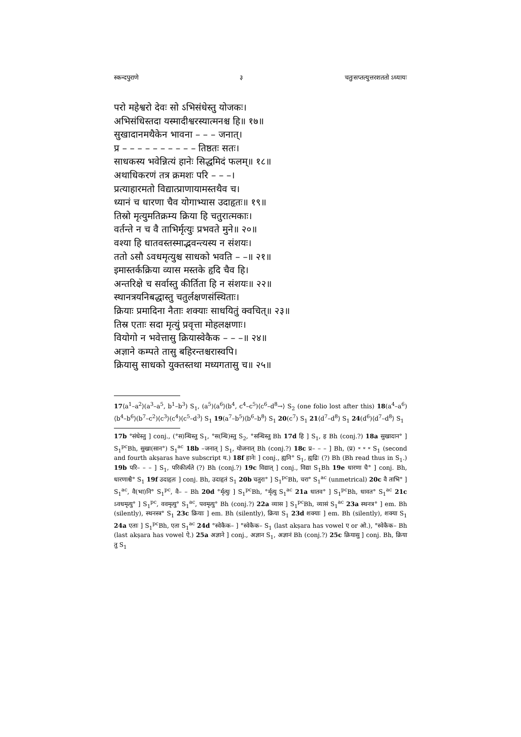स्कन्दपुराणे ३ चतुःसप्तत्युत्तरशततो ऽध्यायः
परो महेश्वरो देवः सो ऽभिसंधेस्तु योजकः।
अभिसंधिस्तदा यस्मादीश्वरस्यात्मनश्च हि॥ १७॥
सुखादानमथैकेन भावना – – – जनात्।
प्र – – – – – – – – – – तिष्ठतः सतः।
साधकस्य भवेन्नित्यं हानेः सिद्धमिदं फलम्॥ १८॥
अथाधिकरणं तत्र क्रमशः परि – – –।
प्रत्याहारमतो विद्यात्प्राणायामस्तथैव च।
ध्यानं च धारणा चैव योगाभ्यास उदाहृतः॥ १९॥
तिस्रो मृत्युमतिक्रम्य क्रिया हि चतुरात्मकाः।
वर्तन्ते न च वै ताभिर्मृत्युः प्रभवते मुने॥ २०॥
वश्या हि धातवस्तस्माद्भवन्त्यस्य न संशयः।
ततो ऽसौ ऽवधमृत्युश्च साधको भवति – –॥ २१॥
इमास्तर्कक्रिया व्यास मस्तके हृदि चैव हि।
अन्तरिक्षे च सर्वास्तु कीर्तिता हि न संशयः॥ २२॥
स्थानत्रयनिबद्धास्तु चतुर्लक्षणसंस्थिताः।
क्रियाः प्रमादिना नैताः शक्याः साधयितुं क्वचित्॥ २३॥
तिस्र एताः सदा मृत्युं प्रवृत्ता मोहलक्षणाः।
वियोगो न भवेत्तासु क्रियास्वेकैक – – –॥ २४॥
अज्ञाने कम्पते तासु बहिरन्तश्चरास्वपि।
क्रियासु साधको युक्तस्तथा मध्यगतासु च॥ २५॥
17⟨a<sup>1</sup>–a<sup>2</sup>⟩(a<sup>3</sup>–a<sup>5</sup>, b<sup>1</sup>–b<sup>3</sup>) S<sub>1</sub>, (a<sup>5</sup>)⟨a<sup>6</sup>⟩(b<sup>4</sup>, c<sup>4</sup>–c<sup>5</sup>)⟨c<sup>6</sup>–d<sup>8</sup>→⟩ S<sub>2</sub> (one folio lost after this) 18(a<sup>4</sup>–a<sup>6</sup>)⟨b<sup>4</sup>–b<sup>6</sup>⟩(b<sup>7</sup>–c<sup>2</sup>)⟨c<sup>3</sup>⟩(c<sup>4</sup>)⟨c<sup>5</sup>–d<sup>3</sup>⟩ S<sub>1</sub> 19(a<sup>7</sup>–b<sup>5</sup>)⟨b<sup>6</sup>–b<sup>8</sup>⟩ S<sub>1</sub> 20(c<sup>7</sup>) S<sub>1</sub> 21⟨d<sup>7</sup>–d<sup>8</sup>⟩ S<sub>1</sub> 24(d<sup>6</sup>)⟨d<sup>7</sup>–d<sup>8</sup>⟩ S<sub>1</sub>
17b °संधेस्तु ] conj., (°स)न्धिस्तु S<sub>1</sub>, °स(न्धि)स्तु S<sub>2</sub>, °सन्धिस्तु Bh 17d हि ] S<sub>1</sub>, ह Bh (conj.?) 18a सुखादान° ] S<sub>1</sub><sup>pc</sup>Bh, सुखा(सान°) S<sub>1</sub><sup>ac</sup> 18b –जनात् ] S<sub>1</sub>, योजनात् Bh (conj.?) 18c प्र– – – ] Bh, (प्र) ⏓ ⏓ ⏓ S<sub>1</sub> (second and fourth akṣaras have subscript य.) 18f हानेः ] conj., ह्यनि° S<sub>1</sub>, ह्यद्रिः (?) Bh (Bh read thus in S<sub>1</sub>.) 19b परि– – – ] S<sub>1</sub>, परिकीर्त्यते (?) Bh (conj.?) 19c विद्यात् ] conj., विद्या S<sub>1</sub>Bh 19e धारणा चै° ] conj. Bh, धारणाश्चै° S<sub>1</sub> 19f उदाहृतः ] conj. Bh, उदाहृतं S<sub>1</sub> 20b चतुरा° ] S<sub>1</sub><sup>pc</sup>Bh, चरा° S<sub>1</sub><sup>ac</sup> (unmetrical) 20c वै ताभि° ] S<sub>1</sub><sup>ac</sup>, वै(भा)नि° S<sub>1</sub><sup>pc</sup>, वै– – Bh 20d °र्मृत्युः ] S<sub>1</sub><sup>pc</sup>Bh, °र्मृत्यु S<sub>1</sub><sup>ac</sup> 21a धातव° ] S<sub>1</sub><sup>pc</sup>Bh, धावत° S<sub>1</sub><sup>ac</sup> 21c ऽवधमृत्यु° ] S<sub>1</sub><sup>pc</sup>, ववमृत्यु° S<sub>1</sub><sup>ac</sup>, पवमृत्यु° Bh (conj.?) 22a व्यास ] S<sub>1</sub><sup>pc</sup>Bh, व्यासं S<sub>1</sub><sup>ac</sup> 23a स्थनत्र° ] em. Bh (silently), स्थनस्त्र° S<sub>1</sub> 23c क्रियाः ] em. Bh (silently), क्रिया S<sub>1</sub> 23d शक्याः ] em. Bh (silently), शक्या S<sub>1</sub> 24a एताः ] S<sub>1</sub><sup>pc</sup>Bh, एता S<sub>1</sub><sup>ac</sup> 24d °स्वेकैक– ] °स्वेकैक– S<sub>1</sub> (last akṣara has vowel ए or ओ.), °स्वेकैक– Bh (last akṣara has vowel ऐ.) 25a अज्ञाने ] conj., अज्ञान S<sub>1</sub>, अज्ञानं Bh (conj.?) 25c क्रियासु ] conj. Bh, क्रिया तु S<sub>1</sub>